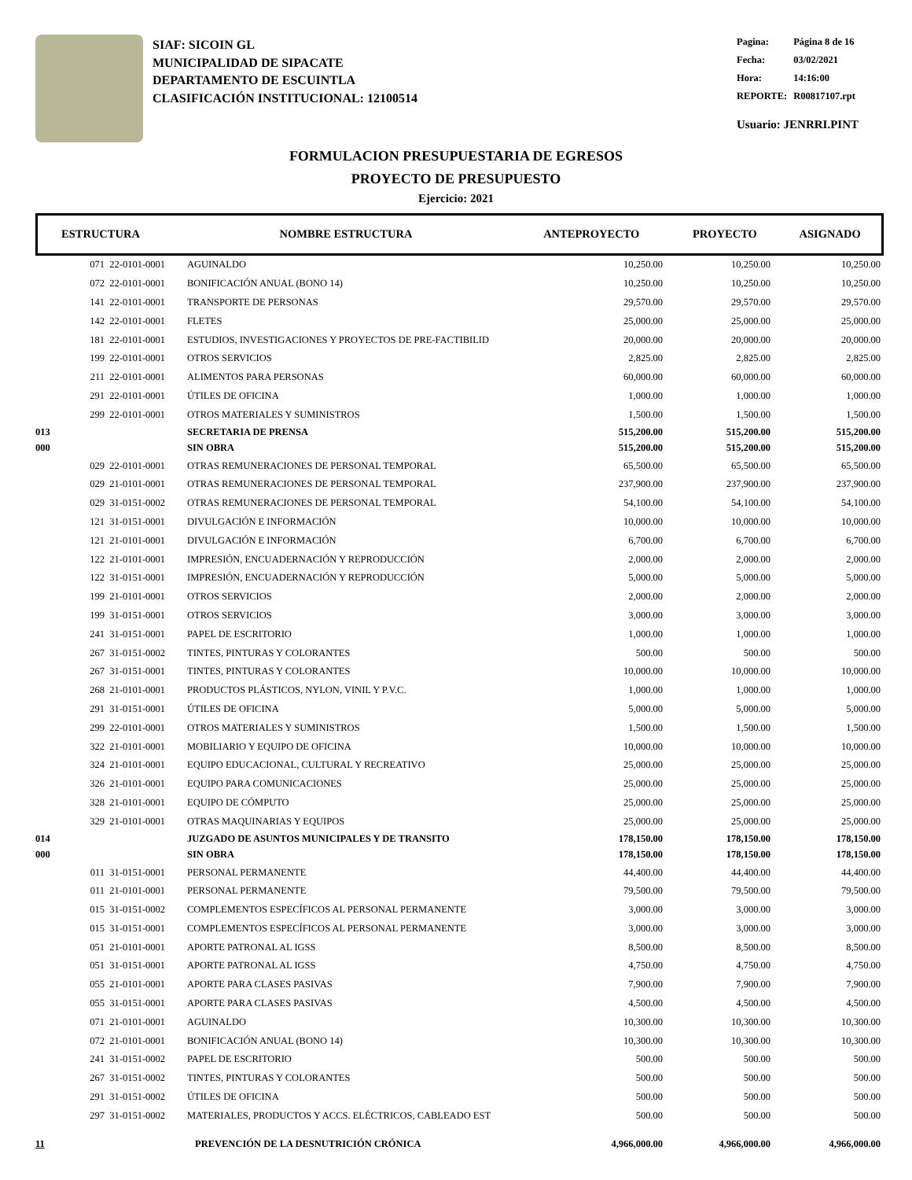SIAF: SICOIN GL
MUNICIPALIDAD DE SIPACATE
DEPARTAMENTO DE ESCUINTLA
CLASIFICACIÓN INSTITUCIONAL: 12100514
| Pagina: | Página 8 de 16 |
| Fecha: | 03/02/2021 |
| Hora: | 14:16:00 |
| REPORTE: | R00817107.rpt |
Usuario: JENRRI.PINT
FORMULACION PRESUPUESTARIA DE EGRESOS
PROYECTO DE PRESUPUESTO
Ejercicio: 2021
| ESTRUCTURA | NOMBRE ESTRUCTURA | ANTEPROYECTO | PROYECTO | ASIGNADO |
| --- | --- | --- | --- | --- |
| 071 | 22-0101-0001 | AGUINALDO | 10,250.00 | 10,250.00 | 10,250.00 |
| 072 | 22-0101-0001 | BONIFICACIÓN ANUAL (BONO 14) | 10,250.00 | 10,250.00 | 10,250.00 |
| 141 | 22-0101-0001 | TRANSPORTE DE PERSONAS | 29,570.00 | 29,570.00 | 29,570.00 |
| 142 | 22-0101-0001 | FLETES | 25,000.00 | 25,000.00 | 25,000.00 |
| 181 | 22-0101-0001 | ESTUDIOS, INVESTIGACIONES Y PROYECTOS DE PRE-FACTIBILID | 20,000.00 | 20,000.00 | 20,000.00 |
| 199 | 22-0101-0001 | OTROS SERVICIOS | 2,825.00 | 2,825.00 | 2,825.00 |
| 211 | 22-0101-0001 | ALIMENTOS PARA PERSONAS | 60,000.00 | 60,000.00 | 60,000.00 |
| 291 | 22-0101-0001 | ÚTILES DE OFICINA | 1,000.00 | 1,000.00 | 1,000.00 |
| 299 | 22-0101-0001 | OTROS MATERIALES Y SUMINISTROS | 1,500.00 | 1,500.00 | 1,500.00 |
| 013 | | SECRETARIA DE PRENSA | 515,200.00 | 515,200.00 | 515,200.00 |
| 000 | | SIN OBRA | 515,200.00 | 515,200.00 | 515,200.00 |
| 029 | 22-0101-0001 | OTRAS REMUNERACIONES DE PERSONAL TEMPORAL | 65,500.00 | 65,500.00 | 65,500.00 |
| 029 | 21-0101-0001 | OTRAS REMUNERACIONES DE PERSONAL TEMPORAL | 237,900.00 | 237,900.00 | 237,900.00 |
| 029 | 31-0151-0002 | OTRAS REMUNERACIONES DE PERSONAL TEMPORAL | 54,100.00 | 54,100.00 | 54,100.00 |
| 121 | 31-0151-0001 | DIVULGACIÓN E INFORMACIÓN | 10,000.00 | 10,000.00 | 10,000.00 |
| 121 | 21-0101-0001 | DIVULGACIÓN E INFORMACIÓN | 6,700.00 | 6,700.00 | 6,700.00 |
| 122 | 21-0101-0001 | IMPRESIÓN, ENCUADERNACIÓN Y REPRODUCCIÓN | 2,000.00 | 2,000.00 | 2,000.00 |
| 122 | 31-0151-0001 | IMPRESIÓN, ENCUADERNACIÓN Y REPRODUCCIÓN | 5,000.00 | 5,000.00 | 5,000.00 |
| 199 | 21-0101-0001 | OTROS SERVICIOS | 2,000.00 | 2,000.00 | 2,000.00 |
| 199 | 31-0151-0001 | OTROS SERVICIOS | 3,000.00 | 3,000.00 | 3,000.00 |
| 241 | 31-0151-0001 | PAPEL DE ESCRITORIO | 1,000.00 | 1,000.00 | 1,000.00 |
| 267 | 31-0151-0002 | TINTES, PINTURAS Y COLORANTES | 500.00 | 500.00 | 500.00 |
| 267 | 31-0151-0001 | TINTES, PINTURAS Y COLORANTES | 10,000.00 | 10,000.00 | 10,000.00 |
| 268 | 21-0101-0001 | PRODUCTOS PLÁSTICOS, NYLON, VINIL Y P.V.C. | 1,000.00 | 1,000.00 | 1,000.00 |
| 291 | 31-0151-0001 | ÚTILES DE OFICINA | 5,000.00 | 5,000.00 | 5,000.00 |
| 299 | 22-0101-0001 | OTROS MATERIALES Y SUMINISTROS | 1,500.00 | 1,500.00 | 1,500.00 |
| 322 | 21-0101-0001 | MOBILIARIO Y EQUIPO DE OFICINA | 10,000.00 | 10,000.00 | 10,000.00 |
| 324 | 21-0101-0001 | EQUIPO EDUCACIONAL, CULTURAL Y RECREATIVO | 25,000.00 | 25,000.00 | 25,000.00 |
| 326 | 21-0101-0001 | EQUIPO PARA COMUNICACIONES | 25,000.00 | 25,000.00 | 25,000.00 |
| 328 | 21-0101-0001 | EQUIPO DE CÓMPUTO | 25,000.00 | 25,000.00 | 25,000.00 |
| 329 | 21-0101-0001 | OTRAS MAQUINARIAS Y EQUIPOS | 25,000.00 | 25,000.00 | 25,000.00 |
| 014 | | JUZGADO DE ASUNTOS MUNICIPALES Y DE TRANSITO | 178,150.00 | 178,150.00 | 178,150.00 |
| 000 | | SIN OBRA | 178,150.00 | 178,150.00 | 178,150.00 |
| 011 | 31-0151-0001 | PERSONAL PERMANENTE | 44,400.00 | 44,400.00 | 44,400.00 |
| 011 | 21-0101-0001 | PERSONAL PERMANENTE | 79,500.00 | 79,500.00 | 79,500.00 |
| 015 | 31-0151-0002 | COMPLEMENTOS ESPECÍFICOS AL PERSONAL PERMANENTE | 3,000.00 | 3,000.00 | 3,000.00 |
| 015 | 31-0151-0001 | COMPLEMENTOS ESPECÍFICOS AL PERSONAL PERMANENTE | 3,000.00 | 3,000.00 | 3,000.00 |
| 051 | 21-0101-0001 | APORTE PATRONAL AL IGSS | 8,500.00 | 8,500.00 | 8,500.00 |
| 051 | 31-0151-0001 | APORTE PATRONAL AL IGSS | 4,750.00 | 4,750.00 | 4,750.00 |
| 055 | 21-0101-0001 | APORTE PARA CLASES PASIVAS | 7,900.00 | 7,900.00 | 7,900.00 |
| 055 | 31-0151-0001 | APORTE PARA CLASES PASIVAS | 4,500.00 | 4,500.00 | 4,500.00 |
| 071 | 21-0101-0001 | AGUINALDO | 10,300.00 | 10,300.00 | 10,300.00 |
| 072 | 21-0101-0001 | BONIFICACIÓN ANUAL (BONO 14) | 10,300.00 | 10,300.00 | 10,300.00 |
| 241 | 31-0151-0002 | PAPEL DE ESCRITORIO | 500.00 | 500.00 | 500.00 |
| 267 | 31-0151-0002 | TINTES, PINTURAS Y COLORANTES | 500.00 | 500.00 | 500.00 |
| 291 | 31-0151-0002 | ÚTILES DE OFICINA | 500.00 | 500.00 | 500.00 |
| 297 | 31-0151-0002 | MATERIALES, PRODUCTOS Y ACCS. ELÉCTRICOS, CABLEADO EST | 500.00 | 500.00 | 500.00 |
| 11 | PREVENCIÓN DE LA DESNUTRICIÓN CRÓNICA | | 4,966,000.00 | 4,966,000.00 | 4,966,000.00 |